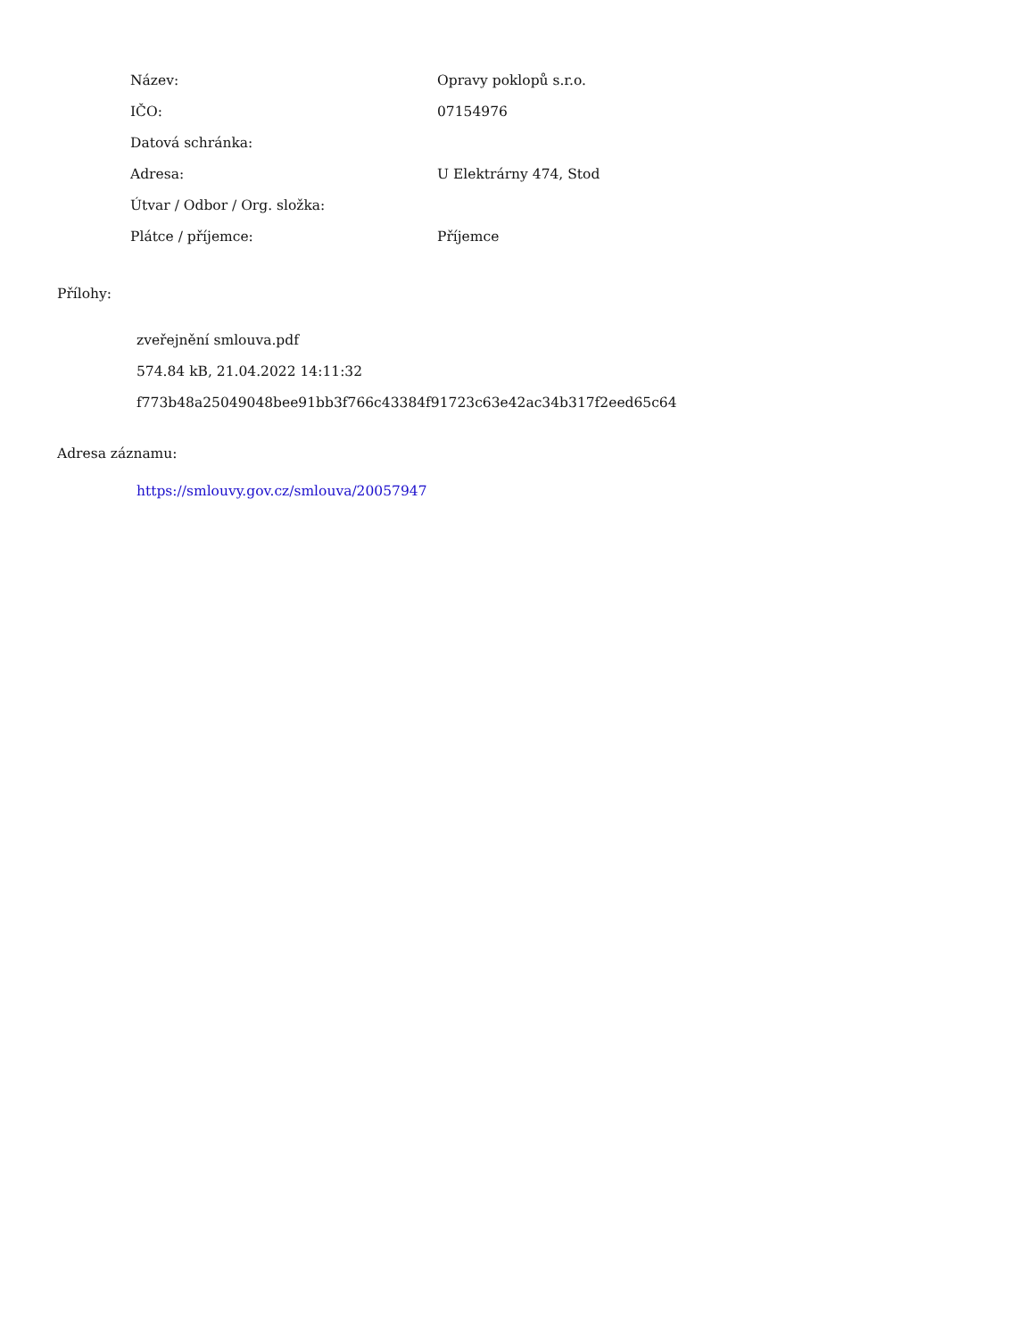| Název: | Opravy poklopů s.r.o. |
| IČO: | 07154976 |
| Datová schránka: | |
| Adresa: | U Elektrárny 474, Stod |
| Útvar / Odbor / Org. složka: | |
| Plátce / příjemce: | Příjemce |
Přílohy:
zveřejnění smlouva.pdf
574.84 kB, 21.04.2022 14:11:32
f773b48a25049048bee91bb3f766c43384f91723c63e42ac34b317f2eed65c64
Adresa záznamu:
https://smlouvy.gov.cz/smlouva/20057947